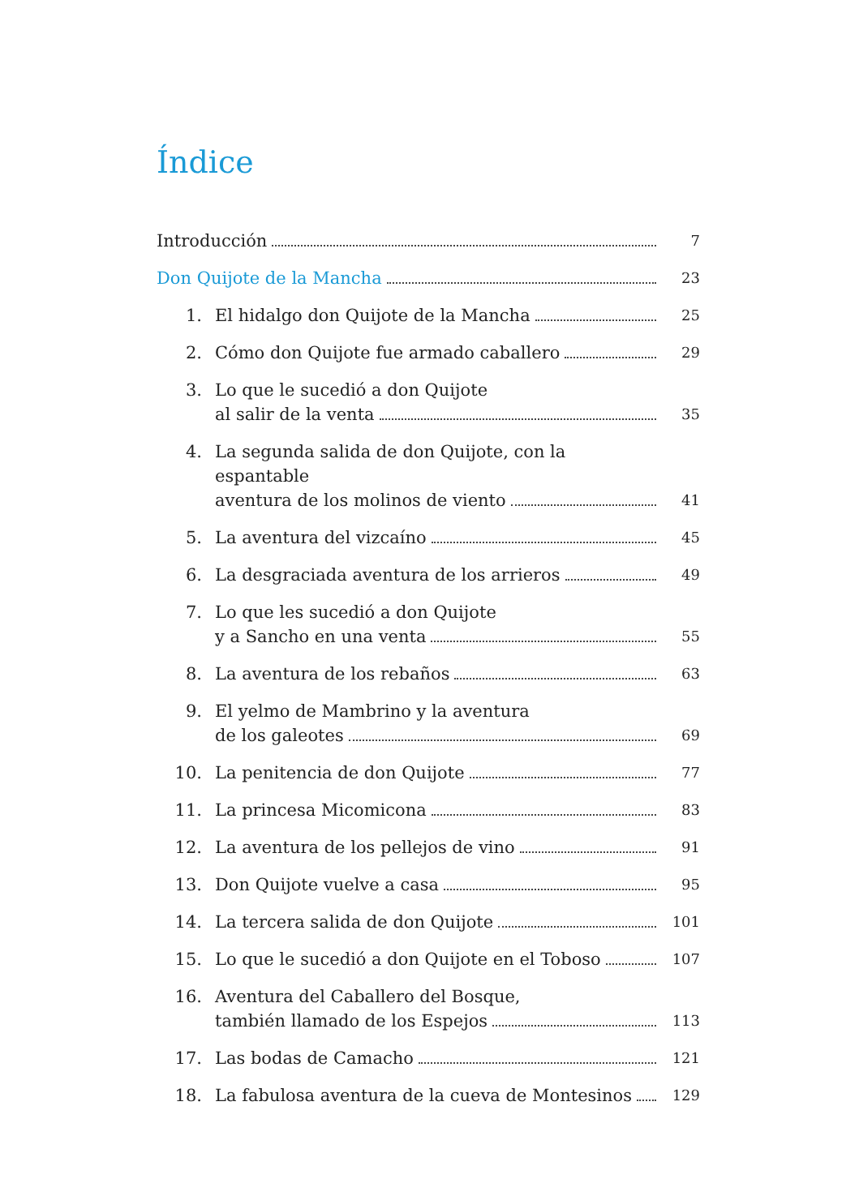Índice
Introducción
7
Don Quijote de la Mancha
23
1.
El hidalgo don Quijote de la Mancha
25
2.
Cómo don Quijote fue armado caballero
29
3.
Lo que le sucedió a don Quijote
al salir de la venta
35
4.
La segunda salida de don Quijote, con la espantable
aventura de los molinos de viento
41
5.
La aventura del vizcaíno
45
6.
La desgraciada aventura de los arrieros
49
7.
Lo que les sucedió a don Quijote
y a Sancho en una venta
55
8.
La aventura de los rebaños
63
9.
El yelmo de Mambrino y la aventura
de los galeotes
69
10.
La penitencia de don Quijote
77
11.
La princesa Micomicona
83
12.
La aventura de los pellejos de vino
91
13.
Don Quijote vuelve a casa
95
14.
La tercera salida de don Quijote
101
15.
Lo que le sucedió a don Quijote en el Toboso
107
16.
Aventura del Caballero del Bosque,
también llamado de los Espejos
113
17.
Las bodas de Camacho
121
18.
La fabulosa aventura de la cueva de Montesinos
129